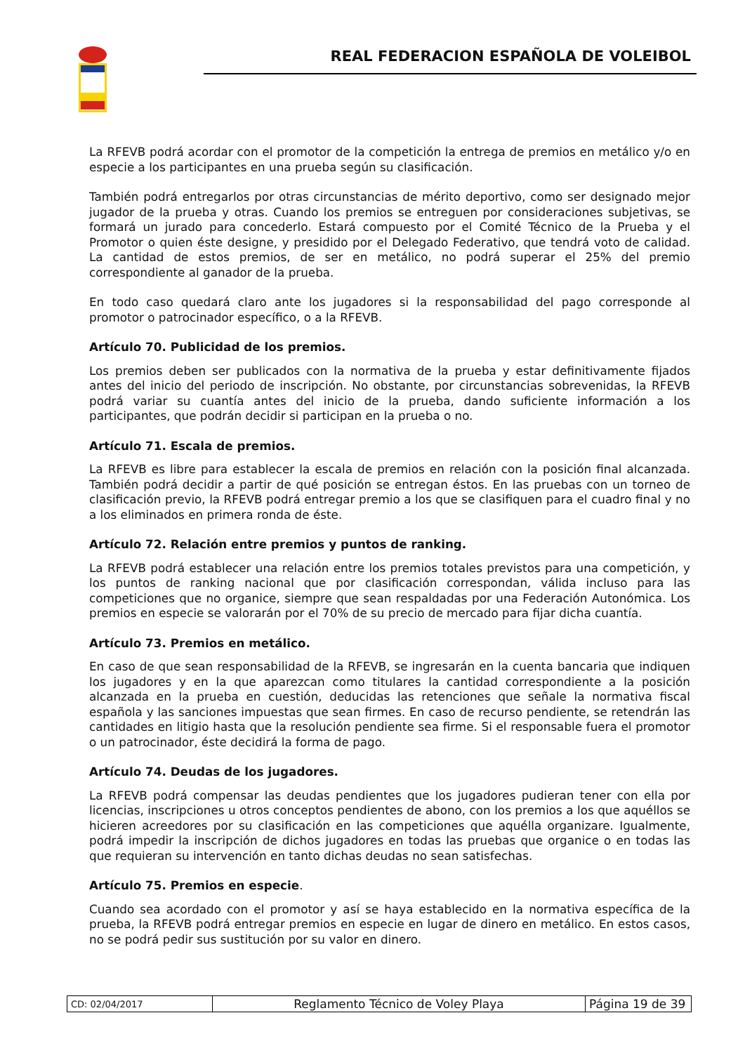REAL FEDERACION ESPAÑOLA DE VOLEIBOL
La RFEVB podrá acordar con el promotor de la competición la entrega de premios en metálico y/o en especie a los participantes en una prueba según su clasificación.
También podrá entregarlos por otras circunstancias de mérito deportivo, como ser designado mejor jugador de la prueba y otras. Cuando los premios se entreguen por consideraciones subjetivas, se formará un jurado para concederlo. Estará compuesto por el Comité Técnico de la Prueba y el Promotor o quien éste designe, y presidido por el Delegado Federativo, que tendrá voto de calidad. La cantidad de estos premios, de ser en metálico, no podrá superar el 25% del premio correspondiente al ganador de la prueba.
En todo caso quedará claro ante los jugadores si la responsabilidad del pago corresponde al promotor o patrocinador específico, o a la RFEVB.
Artículo 70. Publicidad de los premios.
Los premios deben ser publicados con la normativa de la prueba y estar definitivamente fijados antes del inicio del periodo de inscripción. No obstante, por circunstancias sobrevenidas, la RFEVB podrá variar su cuantía antes del inicio de la prueba, dando suficiente información a los participantes, que podrán decidir si participan en la prueba o no.
Artículo 71. Escala de premios.
La RFEVB es libre para establecer la escala de premios en relación con la posición final alcanzada. También podrá decidir a partir de qué posición se entregan éstos. En las pruebas con un torneo de clasificación previo, la RFEVB podrá entregar premio a los que se clasifiquen para el cuadro final y no a los eliminados en primera ronda de éste.
Artículo 72. Relación entre premios y puntos de ranking.
La RFEVB podrá establecer una relación entre los premios totales previstos para una competición, y los puntos de ranking nacional que por clasificación correspondan, válida incluso para las competiciones que no organice, siempre que sean respaldadas por una Federación Autonómica. Los premios en especie se valorarán por el 70% de su precio de mercado para fijar dicha cuantía.
Artículo 73. Premios en metálico.
En caso de que sean responsabilidad de la RFEVB, se ingresarán en la cuenta bancaria que indiquen los jugadores y en la que aparezcan como titulares la cantidad correspondiente a la posición alcanzada en la prueba en cuestión, deducidas las retenciones que señale la normativa fiscal española y las sanciones impuestas que sean firmes. En caso de recurso pendiente, se retendrán las cantidades en litigio hasta que la resolución pendiente sea firme. Si el responsable fuera el promotor o un patrocinador, éste decidirá la forma de pago.
Artículo 74. Deudas de los jugadores.
La RFEVB podrá compensar las deudas pendientes que los jugadores pudieran tener con ella por licencias, inscripciones u otros conceptos pendientes de abono, con los premios a los que aquéllos se hicieren acreedores por su clasificación en las competiciones que aquélla organizare. Igualmente, podrá impedir la inscripción de dichos jugadores en todas las pruebas que organice o en todas las que requieran su intervención en tanto dichas deudas no sean satisfechas.
Artículo 75. Premios en especie.
Cuando sea acordado con el promotor y así se haya establecido en la normativa específica de la prueba, la RFEVB podrá entregar premios en especie en lugar de dinero en metálico. En estos casos, no se podrá pedir sus sustitución por su valor en dinero.
| CD: 02/04/2017 | Reglamento Técnico de Voley Playa | Página 19 de 39 |